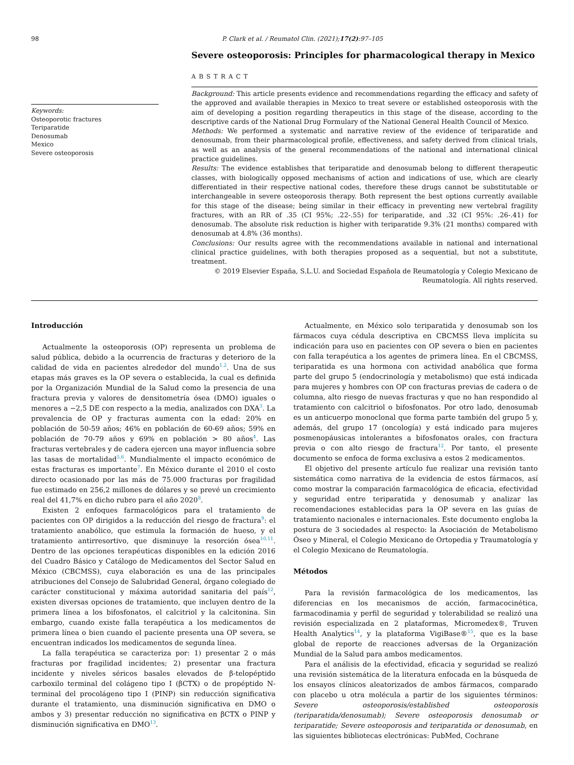98 P. Clark et al. / Reumatol Clin. (2021);17(2):97–105
Keywords:
Osteoporotic fractures
Teriparatide
Denosumab
Mexico
Severe osteoporosis
Severe osteoporosis: Principles for pharmacological therapy in Mexico
ABSTRACT
Background: This article presents evidence and recommendations regarding the efficacy and safety of the approved and available therapies in Mexico to treat severe or established osteoporosis with the aim of developing a position regarding therapeutics in this stage of the disease, according to the descriptive cards of the National Drug Formulary of the National General Health Council of Mexico.
Methods: We performed a systematic and narrative review of the evidence of teriparatide and denosumab, from their pharmacological profile, effectiveness, and safety derived from clinical trials, as well as an analysis of the general recommendations of the national and international clinical practice guidelines.
Results: The evidence establishes that teriparatide and denosumab belong to different therapeutic classes, with biologically opposed mechanisms of action and indications of use, which are clearly differentiated in their respective national codes, therefore these drugs cannot be substitutable or interchangeable in severe osteoporosis therapy. Both represent the best options currently available for this stage of the disease; being similar in their efficacy in preventing new vertebral fragility fractures, with an RR of .35 (CI 95%; .22-.55) for teriparatide, and .32 (CI 95%: .26-.41) for denosumab. The absolute risk reduction is higher with teriparatide 9.3% (21 months) compared with denosumab at 4.8% (36 months).
Conclusions: Our results agree with the recommendations available in national and international clinical practice guidelines, with both therapies proposed as a sequential, but not a substitute, treatment.
© 2019 Elsevier España, S.L.U. and Sociedad Española de Reumatología y Colegio Mexicano de Reumatología. All rights reserved.
Introducción
Actualmente la osteoporosis (OP) representa un problema de salud pública, debido a la ocurrencia de fracturas y deterioro de la calidad de vida en pacientes alrededor del mundo<sup>1,2</sup>. Una de sus etapas más graves es la OP severa o establecida, la cual es definida por la Organización Mundial de la Salud como la presencia de una fractura previa y valores de densitometría ósea (DMO) iguales o menores a −2,5 DE con respecto a la media, analizados con DXA<sup>3</sup>. La prevalencia de OP y fracturas aumenta con la edad: 20% en población de 50-59 años; 46% en población de 60-69 años; 59% en población de 70-79 años y 69% en población > 80 años<sup>4</sup>. Las fracturas vertebrales y de cadera ejercen una mayor influencia sobre las tasas de mortalidad<sup>5,6</sup>. Mundialmente el impacto económico de estas fracturas es importante<sup>7</sup>. En México durante el 2010 el costo directo ocasionado por las más de 75.000 fracturas por fragilidad fue estimado en 256,2 millones de dólares y se prevé un crecimiento real del 41,7% en dicho rubro para el año 2020<sup>8</sup>.
Existen 2 enfoques farmacológicos para el tratamiento de pacientes con OP dirigidos a la reducción del riesgo de fractura<sup>9</sup>: el tratamiento anabólico, que estimula la formación de hueso, y el tratamiento antirresortivo, que disminuye la resorción ósea<sup>10,11</sup>. Dentro de las opciones terapéuticas disponibles en la edición 2016 del Cuadro Básico y Catálogo de Medicamentos del Sector Salud en México (CBCMSS), cuya elaboración es una de las principales atribuciones del Consejo de Salubridad General, órgano colegiado de carácter constitucional y máxima autoridad sanitaria del país<sup>12</sup>, existen diversas opciones de tratamiento, que incluyen dentro de la primera línea a los bifosfonatos, el calcitriol y la calcitonina. Sin embargo, cuando existe falla terapéutica a los medicamentos de primera línea o bien cuando el paciente presenta una OP severa, se encuentran indicados los medicamentos de segunda línea.
La falla terapéutica se caracteriza por: 1) presentar 2 o más fracturas por fragilidad incidentes; 2) presentar una fractura incidente y niveles séricos basales elevados de β-telopéptido carboxilo terminal del colágeno tipo I (βCTX) o de propéptido N-terminal del procolágeno tipo I (PINP) sin reducción significativa durante el tratamiento, una disminución significativa en DMO o ambos y 3) presentar reducción no significativa en βCTX o PINP y disminución significativa en DMO<sup>13</sup>.
Actualmente, en México solo teriparatida y denosumab son los fármacos cuya cédula descriptiva en CBCMSS lleva implícita su indicación para uso en pacientes con OP severa o bien en pacientes con falla terapéutica a los agentes de primera línea. En el CBCMSS, teriparatida es una hormona con actividad anabólica que forma parte del grupo 5 (endocrinología y metabolismo) que está indicada para mujeres y hombres con OP con fracturas previas de cadera o de columna, alto riesgo de nuevas fracturas y que no han respondido al tratamiento con calcitriol o bifosfonatos. Por otro lado, denosumab es un anticuerpo monoclonal que forma parte también del grupo 5 y, además, del grupo 17 (oncología) y está indicado para mujeres posmenopáusicas intolerantes a bifosfonatos orales, con fractura previa o con alto riesgo de fractura<sup>12</sup>. Por tanto, el presente documento se enfoca de forma exclusiva a estos 2 medicamentos.
El objetivo del presente artículo fue realizar una revisión tanto sistemática como narrativa de la evidencia de estos fármacos, así como mostrar la comparación farmacológica de eficacia, efectividad y seguridad entre teriparatida y denosumab y analizar las recomendaciones establecidas para la OP severa en las guías de tratamiento nacionales e internacionales. Este documento engloba la postura de 3 sociedades al respecto: la Asociación de Metabolismo Óseo y Mineral, el Colegio Mexicano de Ortopedia y Traumatología y el Colegio Mexicano de Reumatología.
Métodos
Para la revisión farmacológica de los medicamentos, las diferencias en los mecanismos de acción, farmacocinética, farmacodinamia y perfil de seguridad y tolerabilidad se realizó una revisión especializada en 2 plataformas, Micromedex®, Truven Health Analytics<sup>14</sup>, y la plataforma VigiBase®<sup>15</sup>, que es la base global de reporte de reacciones adversas de la Organización Mundial de la Salud para ambos medicamentos.
Para el análisis de la efectividad, eficacia y seguridad se realizó una revisión sistemática de la literatura enfocada en la búsqueda de los ensayos clínicos aleatorizados de ambos fármacos, comparado con placebo u otra molécula a partir de los siguientes términos: Severe osteoporosis/established osteoporosis (teriparatida/denosumab); Severe osteoporosis denosumab or teriparatide; Severe osteoporosis and teriparatida or denosumab, en las siguientes bibliotecas electrónicas: PubMed, Cochrane